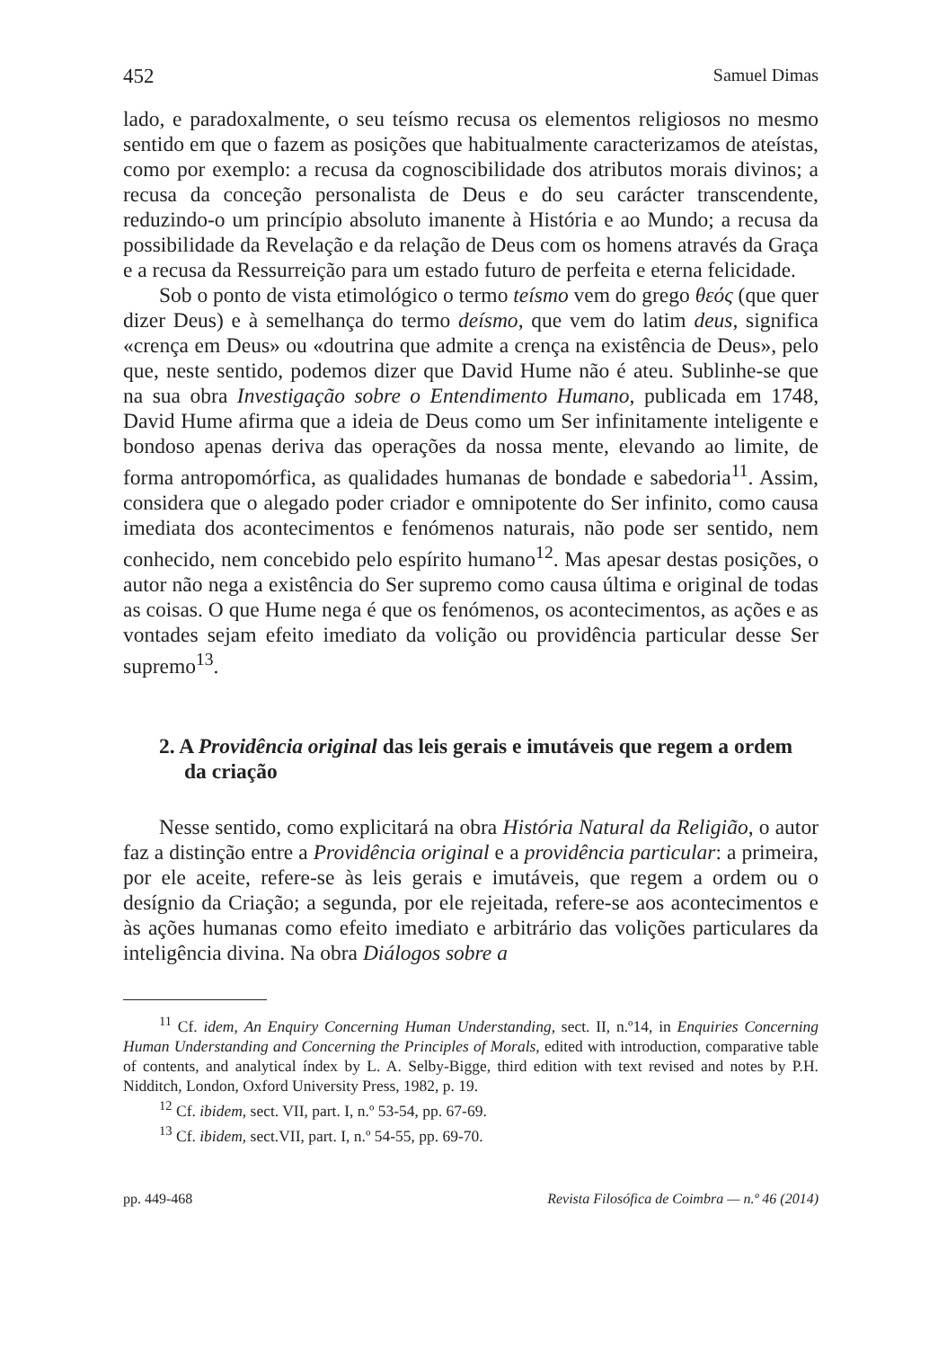452 Samuel Dimas
lado, e paradoxalmente, o seu teísmo recusa os elementos religiosos no mesmo sentido em que o fazem as posições que habitualmente caracterizamos de ateístas, como por exemplo: a recusa da cognoscibilidade dos atributos morais divinos; a recusa da conceção personalista de Deus e do seu carácter transcendente, reduzindo-o um princípio absoluto imanente à História e ao Mundo; a recusa da possibilidade da Revelação e da relação de Deus com os homens através da Graça e a recusa da Ressurreição para um estado futuro de perfeita e eterna felicidade.
Sob o ponto de vista etimológico o termo teísmo vem do grego θεός (que quer dizer Deus) e à semelhança do termo deísmo, que vem do latim deus, significa «crença em Deus» ou «doutrina que admite a crença na existência de Deus», pelo que, neste sentido, podemos dizer que David Hume não é ateu. Sublinhe-se que na sua obra Investigação sobre o Entendimento Humano, publicada em 1748, David Hume afirma que a ideia de Deus como um Ser infinitamente inteligente e bondoso apenas deriva das operações da nossa mente, elevando ao limite, de forma antropomórfica, as qualidades humanas de bondade e sabedoria<sup>11</sup>. Assim, considera que o alegado poder criador e omnipotente do Ser infinito, como causa imediata dos acontecimentos e fenómenos naturais, não pode ser sentido, nem conhecido, nem concebido pelo espírito humano<sup>12</sup>. Mas apesar destas posições, o autor não nega a existência do Ser supremo como causa última e original de todas as coisas. O que Hume nega é que os fenómenos, os acontecimentos, as ações e as vontades sejam efeito imediato da volição ou providência particular desse Ser supremo<sup>13</sup>.
2. A Providência original das leis gerais e imutáveis que regem a ordem da criação
Nesse sentido, como explicitará na obra História Natural da Religião, o autor faz a distinção entre a Providência original e a providência particular: a primeira, por ele aceite, refere-se às leis gerais e imutáveis, que regem a ordem ou o desígnio da Criação; a segunda, por ele rejeitada, refere-se aos acontecimentos e às ações humanas como efeito imediato e arbitrário das volições particulares da inteligência divina. Na obra Diálogos sobre a
<sup>11</sup> Cf. idem, An Enquiry Concerning Human Understanding, sect. II, n.º14, in Enquiries Concerning Human Understanding and Concerning the Principles of Morals, edited with introduction, comparative table of contents, and analytical índex by L. A. Selby-Bigge, third edition with text revised and notes by P.H. Nidditch, London, Oxford University Press, 1982, p. 19.
<sup>12</sup> Cf. ibidem, sect. VII, part. I, n.º 53-54, pp. 67-69.
<sup>13</sup> Cf. ibidem, sect.VII, part. I, n.º 54-55, pp. 69-70.
pp. 449-468 Revista Filosófica de Coimbra — n.º 46 (2014)